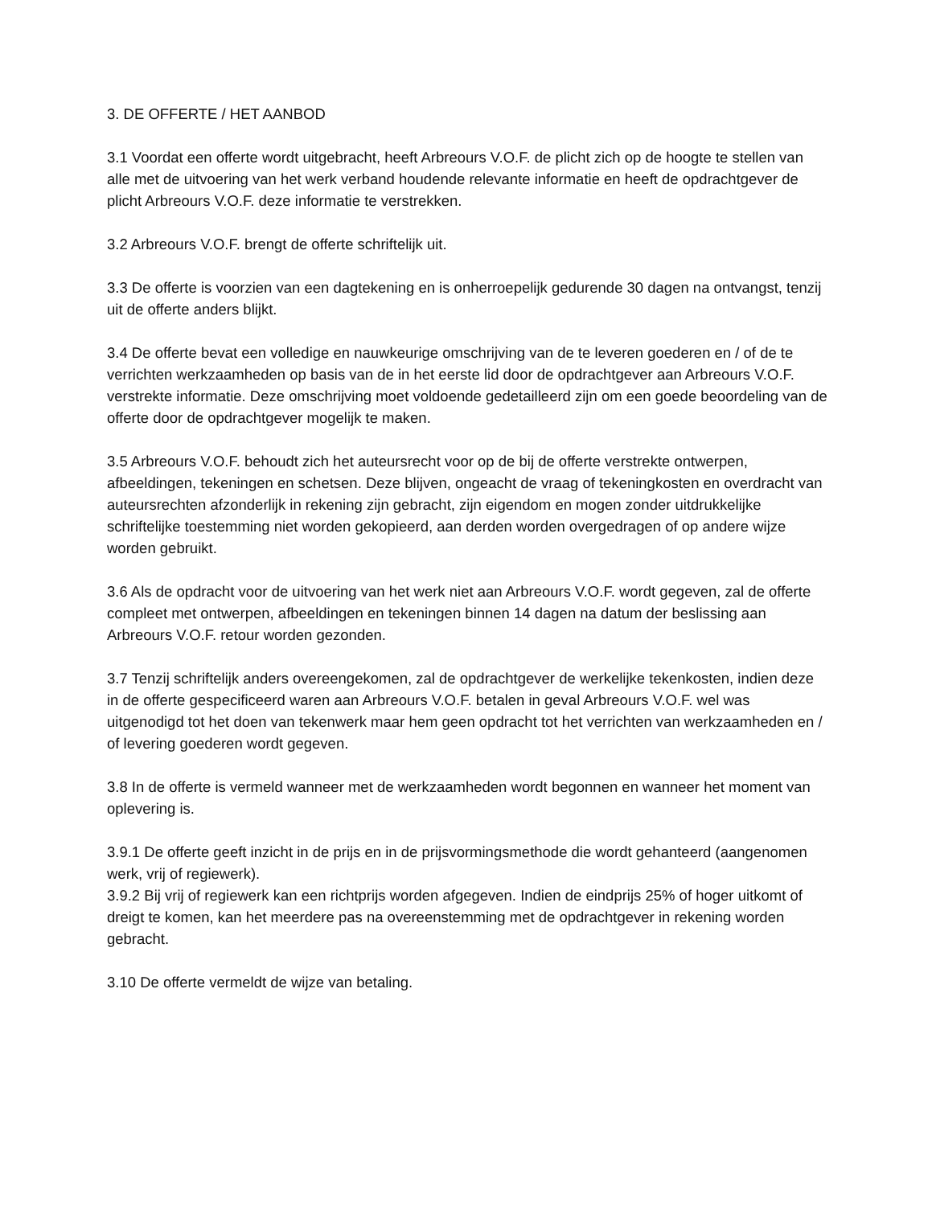3. DE OFFERTE / HET AANBOD
3.1 Voordat een offerte wordt uitgebracht, heeft Arbreours V.O.F. de plicht zich op de hoogte te stellen van alle met de uitvoering van het werk verband houdende relevante informatie en heeft de opdrachtgever de plicht Arbreours V.O.F. deze informatie te verstrekken.
3.2 Arbreours V.O.F. brengt de offerte schriftelijk uit.
3.3 De offerte is voorzien van een dagtekening en is onherroepelijk gedurende 30 dagen na ontvangst, tenzij uit de offerte anders blijkt.
3.4 De offerte bevat een volledige en nauwkeurige omschrijving van de te leveren goederen en / of de te verrichten werkzaamheden op basis van de in het eerste lid door de opdrachtgever aan Arbreours V.O.F. verstrekte informatie. Deze omschrijving moet voldoende gedetailleerd zijn om een goede beoordeling van de offerte door de opdrachtgever mogelijk te maken.
3.5 Arbreours V.O.F. behoudt zich het auteursrecht voor op de bij de offerte verstrekte ontwerpen, afbeeldingen, tekeningen en schetsen. Deze blijven, ongeacht de vraag of tekeningkosten en overdracht van auteursrechten afzonderlijk in rekening zijn gebracht, zijn eigendom en mogen zonder uitdrukkelijke schriftelijke toestemming niet worden gekopieerd, aan derden worden overgedragen of op andere wijze worden gebruikt.
3.6 Als de opdracht voor de uitvoering van het werk niet aan Arbreours V.O.F. wordt gegeven, zal de offerte compleet met ontwerpen, afbeeldingen en tekeningen binnen 14 dagen na datum der beslissing aan Arbreours V.O.F. retour worden gezonden.
3.7 Tenzij schriftelijk anders overeengekomen, zal de opdrachtgever de werkelijke tekenkosten, indien deze in de offerte gespecificeerd waren aan Arbreours V.O.F. betalen in geval Arbreours V.O.F. wel was uitgenodigd tot het doen van tekenwerk maar hem geen opdracht tot het verrichten van werkzaamheden en / of levering goederen wordt gegeven.
3.8 In de offerte is vermeld wanneer met de werkzaamheden wordt begonnen en wanneer het moment van oplevering is.
3.9.1 De offerte geeft inzicht in de prijs en in de prijsvormingsmethode die wordt gehanteerd (aangenomen werk, vrij of regiewerk).
3.9.2 Bij vrij of regiewerk kan een richtprijs worden afgegeven. Indien de eindprijs 25% of hoger uitkomt of dreigt te komen, kan het meerdere pas na overeenstemming met de opdrachtgever in rekening worden gebracht.
3.10 De offerte vermeldt de wijze van betaling.